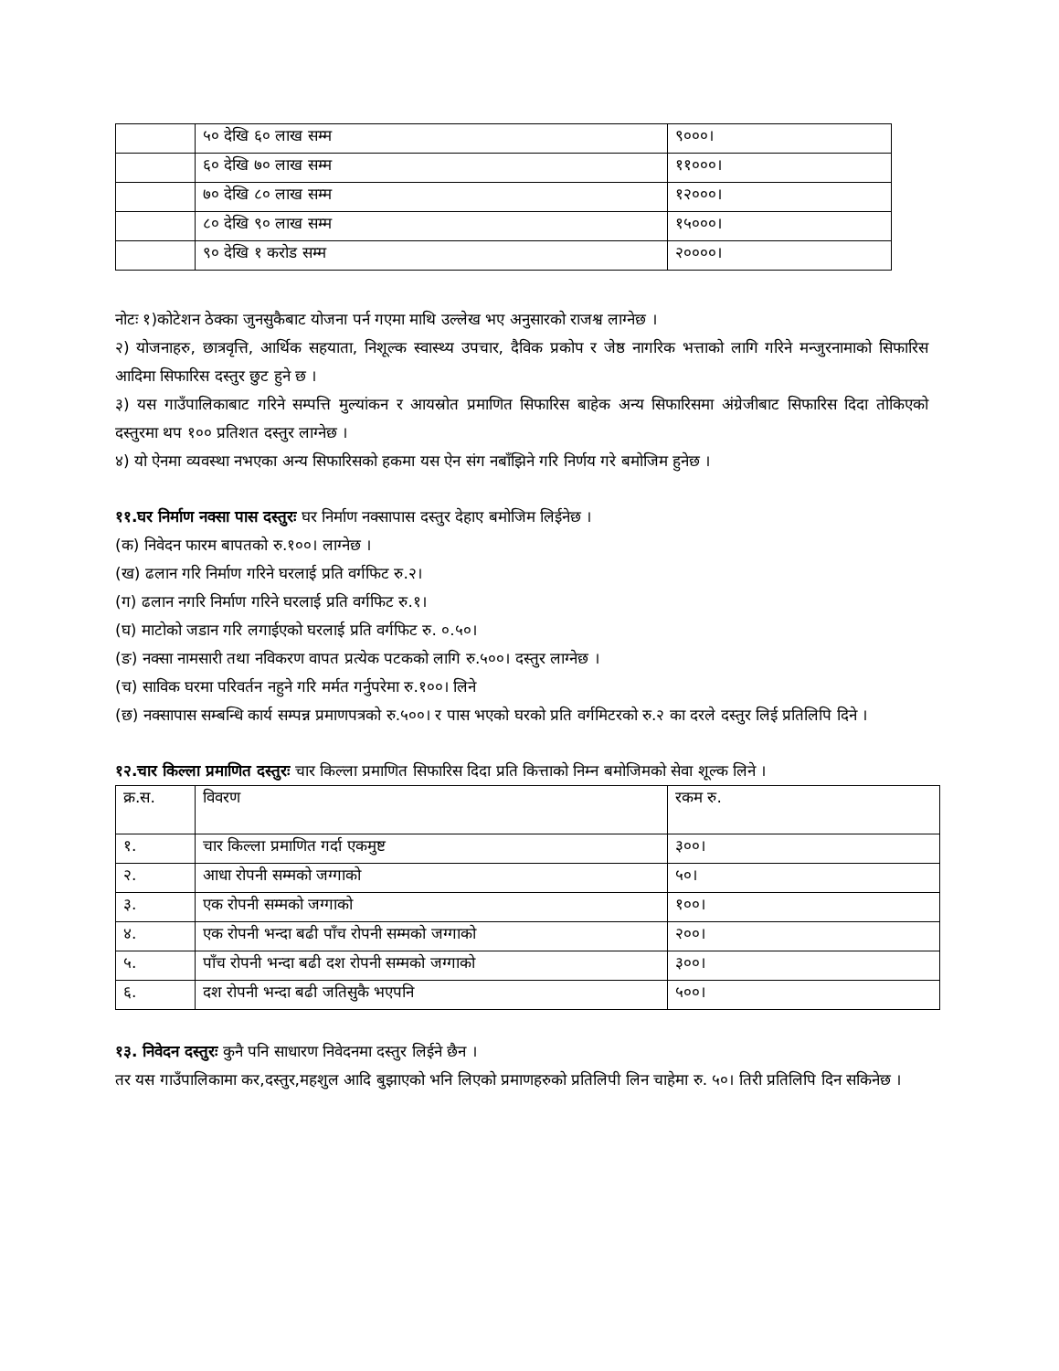| | ५० देखि ६० लाख सम्म | ९०००। |
| | ६० देखि ७० लाख सम्म | ११०००। |
| | ७० देखि ८० लाख सम्म | १२०००। |
| | ८० देखि ९० लाख सम्म | १५०००। |
| | ९० देखि १ करोड सम्म | २००००। |
नोटः १)कोटेशन ठेक्का जुनसुकैबाट योजना पर्न गएमा माथि उल्लेख भए अनुसारको राजश्व लाग्नेछ ।
२) योजनाहरु, छात्रवृत्ति, आर्थिक सहयाता, निशूल्क स्वास्थ्य उपचार, दैविक प्रकोप र जेष्ठ नागरिक भत्ताको लागि गरिने मन्जुरनामाको सिफारिस आदिमा सिफारिस दस्तुर छुट हुने छ ।
३) यस गाउँपालिकाबाट गरिने सम्पत्ति मुल्यांकन र आयस्रोत प्रमाणित सिफारिस बाहेक अन्य सिफारिसमा अंग्रेजीबाट सिफारिस दिदा तोकिएको दस्तुरमा थप १०० प्रतिशत दस्तुर लाग्नेछ ।
४) यो ऐनमा व्यवस्था नभएका अन्य सिफारिसको हकमा यस ऐन संग नबाँझिने गरि निर्णय गरे बमोजिम हुनेछ ।
११.घर निर्माण नक्सा पास दस्तुरः घर निर्माण नक्सापास दस्तुर देहाए बमोजिम लिईनेछ ।
(क) निवेदन फारम बापतको रु.१००। लाग्नेछ ।
(ख) ढलान गरि निर्माण गरिने घरलाई प्रति वर्गफिट रु.२।
(ग) ढलान नगरि निर्माण गरिने घरलाई प्रति वर्गफिट रु.१।
(घ) माटोको जडान गरि लगाईएको घरलाई प्रति वर्गफिट रु. ०.५०।
(ङ) नक्सा नामसारी तथा नविकरण वापत प्रत्येक पटकको लागि रु.५००। दस्तुर लाग्नेछ ।
(च) साविक घरमा परिवर्तन नहुने गरि मर्मत गर्नुपरेमा रु.१००। लिने
(छ) नक्सापास सम्बन्धि कार्य सम्पन्न प्रमाणपत्रको रु.५००। र पास भएको घरको प्रति वर्गमिटरको रु.२ का दरले दस्तुर लिई प्रतिलिपि दिने ।
१२.चार किल्ला प्रमाणित दस्तुरः चार किल्ला प्रमाणित सिफारिस दिदा प्रति कित्ताको निम्न बमोजिमको सेवा शूल्क लिने ।
| क्र.स. | विवरण | रकम रु. |
| --- | --- | --- |
| १. | चार किल्ला प्रमाणित गर्दा एकमुष्ट | ३००। |
| २. | आधा रोपनी सम्मको जग्गाको | ५०। |
| ३. | एक रोपनी सम्मको जग्गाको | १००। |
| ४. | एक रोपनी भन्दा बढी पाँच रोपनी सम्मको जग्गाको | २००। |
| ५. | पाँच रोपनी भन्दा बढी दश रोपनी सम्मको जग्गाको | ३००। |
| ६. | दश रोपनी भन्दा बढी जतिसुकै भएपनि | ५००। |
१३. निवेदन दस्तुरः कुनै पनि साधारण निवेदनमा दस्तुर लिईने छैन ।
तर यस गाउँपालिकामा कर,दस्तुर,महशुल आदि बुझाएको भनि लिएको प्रमाणहरुको प्रतिलिपी लिन चाहेमा रु. ५०। तिरी प्रतिलिपि दिन सकिनेछ ।